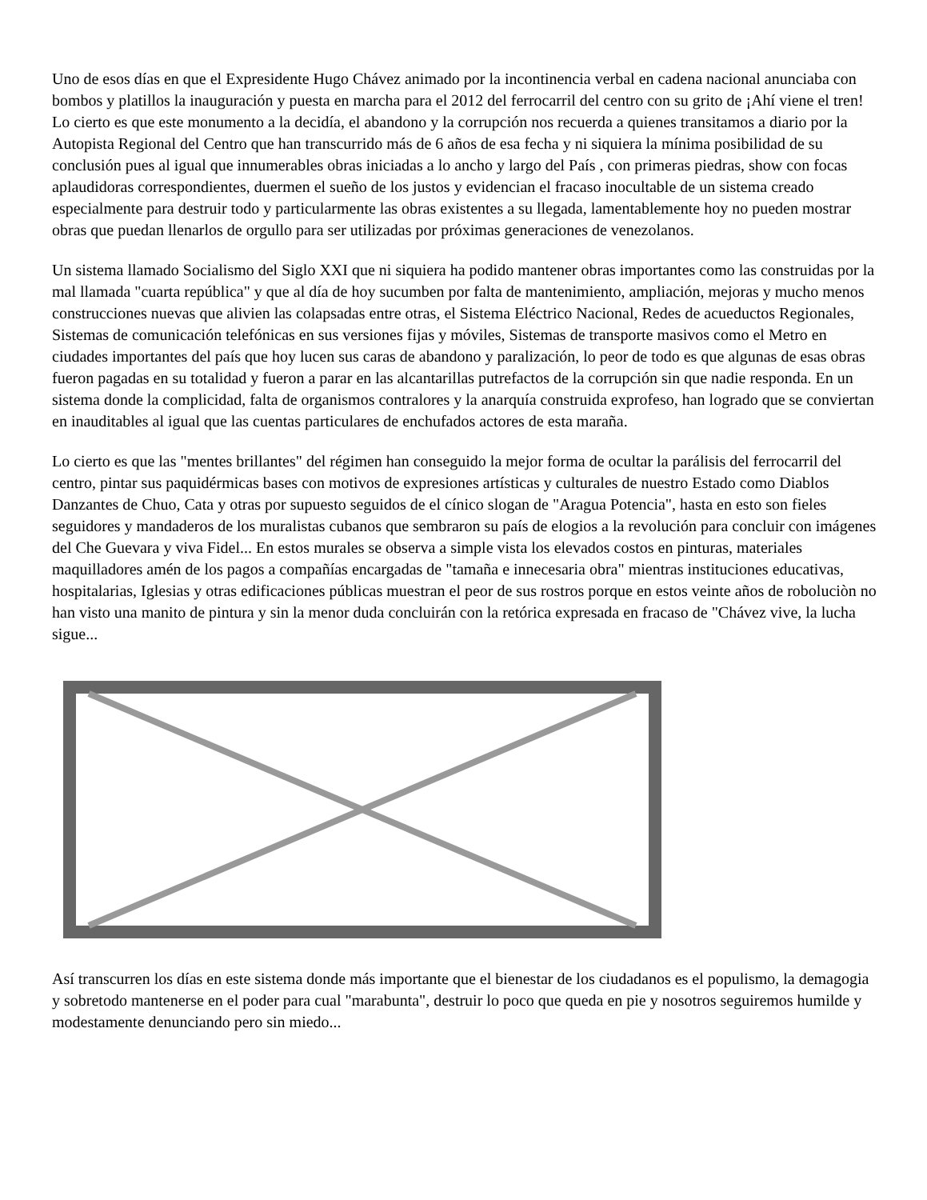Uno de esos días en que el Expresidente Hugo Chávez animado por la incontinencia verbal en cadena nacional anunciaba con bombos y platillos la inauguración y puesta en marcha para el 2012 del ferrocarril del centro con su grito de ¡Ahí viene el tren! Lo cierto es que este monumento a la decidía, el abandono y la corrupción nos recuerda a quienes transitamos a diario por la Autopista Regional del Centro que han transcurrido más de 6 años de esa fecha y ni siquiera la mínima posibilidad de su conclusión pues al igual que innumerables obras iniciadas a lo ancho y largo del País , con primeras piedras, show con focas aplaudidoras correspondientes, duermen el sueño de los justos y evidencian el fracaso inocultable de un sistema creado especialmente para destruir todo y particularmente las obras existentes a su llegada, lamentablemente hoy no pueden mostrar obras que puedan llenarlos de orgullo para ser utilizadas por próximas generaciones de venezolanos.
Un sistema llamado Socialismo del Siglo XXI que ni siquiera ha podido mantener obras importantes como las construidas por la mal llamada "cuarta república" y que al día de hoy sucumben por falta de mantenimiento, ampliación, mejoras y mucho menos construcciones nuevas que alivien las colapsadas entre otras, el Sistema Eléctrico Nacional, Redes de acueductos Regionales, Sistemas de comunicación telefónicas en sus versiones fijas y móviles, Sistemas de transporte masivos como el Metro en ciudades importantes del país que hoy lucen sus caras de abandono y paralización, lo peor de todo es que algunas de esas obras fueron pagadas en su totalidad y fueron a parar en las alcantarillas putrefactos de la corrupción sin que nadie responda. En un sistema donde la complicidad, falta de organismos contralores y la anarquía construida exprofeso, han logrado que se conviertan en inauditables al igual que las cuentas particulares de enchufados actores de esta maraña.
Lo cierto es que las "mentes brillantes" del régimen han conseguido la mejor forma de ocultar la parálisis del ferrocarril del centro, pintar sus paquidérmicas bases con motivos de expresiones artísticas y culturales de nuestro Estado como Diablos Danzantes de Chuo, Cata y otras por supuesto seguidos de el cínico slogan de "Aragua Potencia", hasta en esto son fieles seguidores y mandaderos de los muralistas cubanos que sembraron su país de elogios a la revolución para concluir con imágenes del Che Guevara y viva Fidel... En estos murales se observa a simple vista los elevados costos en pinturas, materiales maquilladores amén de los pagos a compañías encargadas de "tamaña e innecesaria obra" mientras instituciones educativas, hospitalarias, Iglesias y otras edificaciones públicas muestran el peor de sus rostros porque en estos veinte años de roboluciòn no han visto una manito de pintura y sin la menor duda concluirán con la retórica expresada en fracaso de "Chávez vive, la lucha sigue...
Así transcurren los días en este sistema donde más importante que el bienestar de los ciudadanos es el populismo, la demagogia y sobretodo mantenerse en el poder para cual "marabunta", destruir lo poco que queda en pie y nosotros seguiremos humilde y modestamente denunciando pero sin miedo...